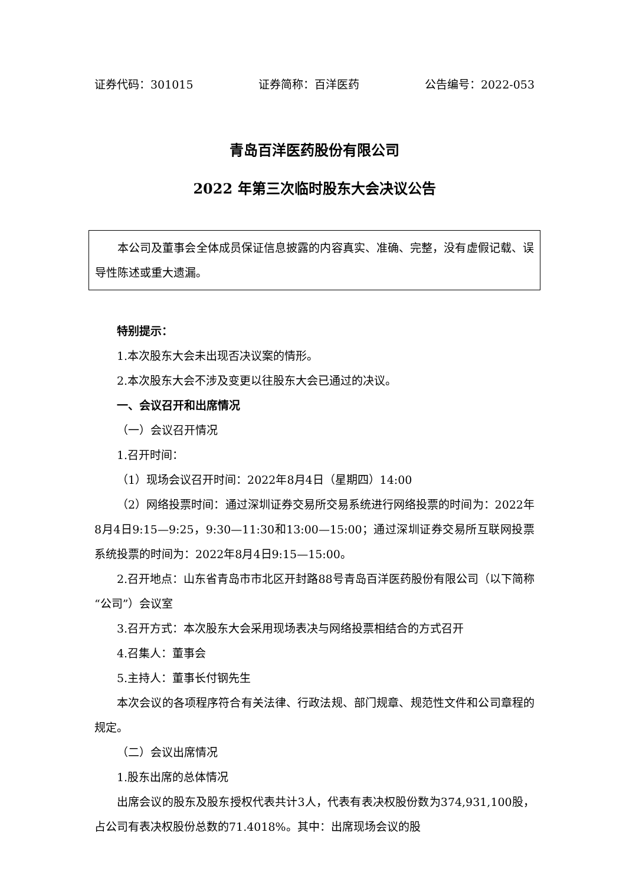证券代码：301015 证券简称：百洋医药 公告编号：2022-053
青岛百洋医药股份有限公司
2022 年第三次临时股东大会决议公告
本公司及董事会全体成员保证信息披露的内容真实、准确、完整，没有虚假记载、误导性陈述或重大遗漏。
特别提示：
1.本次股东大会未出现否决议案的情形。
2.本次股东大会不涉及变更以往股东大会已通过的决议。
一、会议召开和出席情况
（一）会议召开情况
1.召开时间：
（1）现场会议召开时间：2022年8月4日（星期四）14:00
（2）网络投票时间：通过深圳证券交易所交易系统进行网络投票的时间为：2022年8月4日9:15—9:25，9:30—11:30和13:00—15:00；通过深圳证券交易所互联网投票系统投票的时间为：2022年8月4日9:15—15:00。
2.召开地点：山东省青岛市市北区开封路88号青岛百洋医药股份有限公司（以下简称“公司”）会议室
3.召开方式：本次股东大会采用现场表决与网络投票相结合的方式召开
4.召集人：董事会
5.主持人：董事长付钢先生
本次会议的各项程序符合有关法律、行政法规、部门规章、规范性文件和公司章程的规定。
（二）会议出席情况
1.股东出席的总体情况
出席会议的股东及股东授权代表共计3人，代表有表决权股份数为374,931,100股，占公司有表决权股份总数的71.4018%。其中：出席现场会议的股